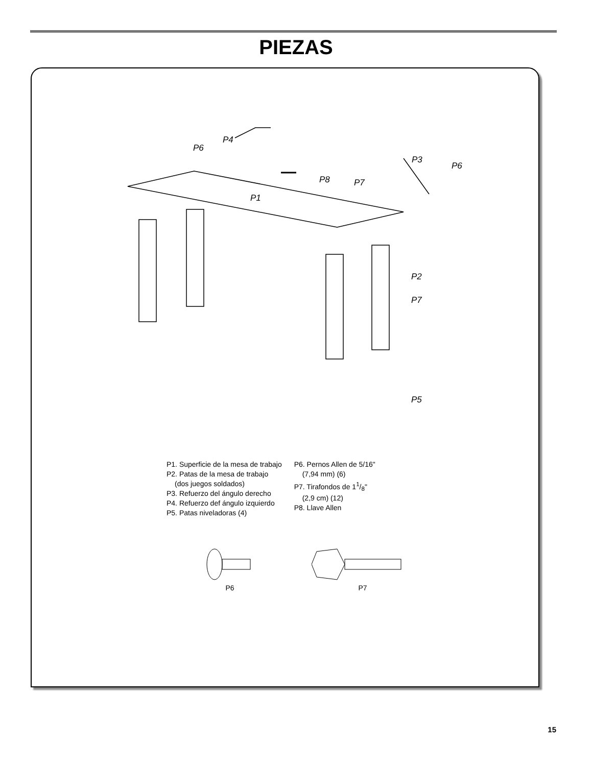PIEZAS
P4
P6
P8
P1
P3
P6
P7
P2
P7
P5
P1. Superficie de la mesa de trabajo
P2. Patas de la mesa de trabajo
(dos juegos soldados)
P3. Refuerzo del ángulo derecho
P4. Refuerzo def ángulo izquierdo
P5. Patas niveladoras (4)
P6. Pernos Allen de 5/16"
(7,94 mm) (6)
P7. Tirafondos de 11/8"
(2,9 cm) (12)
P8. Llave Allen
P6 P7
15